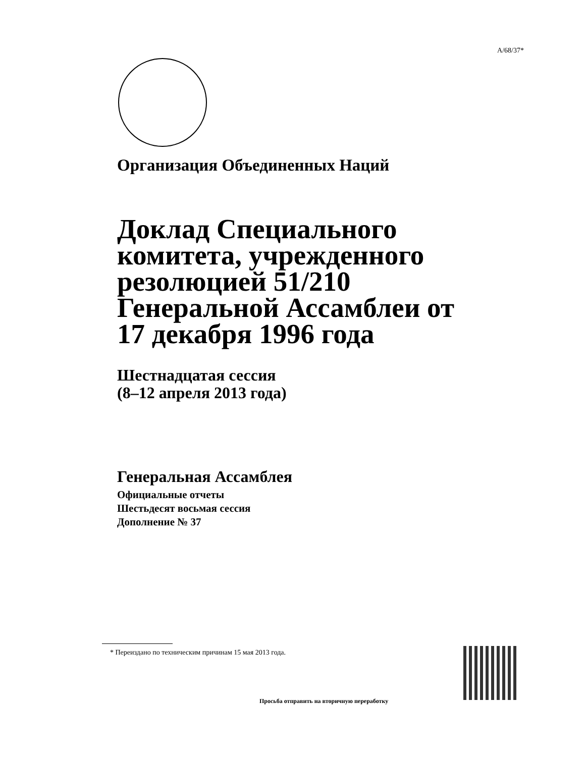A/68/37*
Организация Объединенных Наций
Доклад Специального комитета, учрежденного резолюцией 51/210 Генеральной Ассамблеи от 17 декабря 1996 года
Шестнадцатая сессия
(8–12 апреля 2013 года)
Генеральная Ассамблея
Официальные отчеты
Шестьдесят восьмая сессия
Дополнение № 37
* Переиздано по техническим причинам 15 мая 2013 года.
Просьба отправить на вторичную переработку